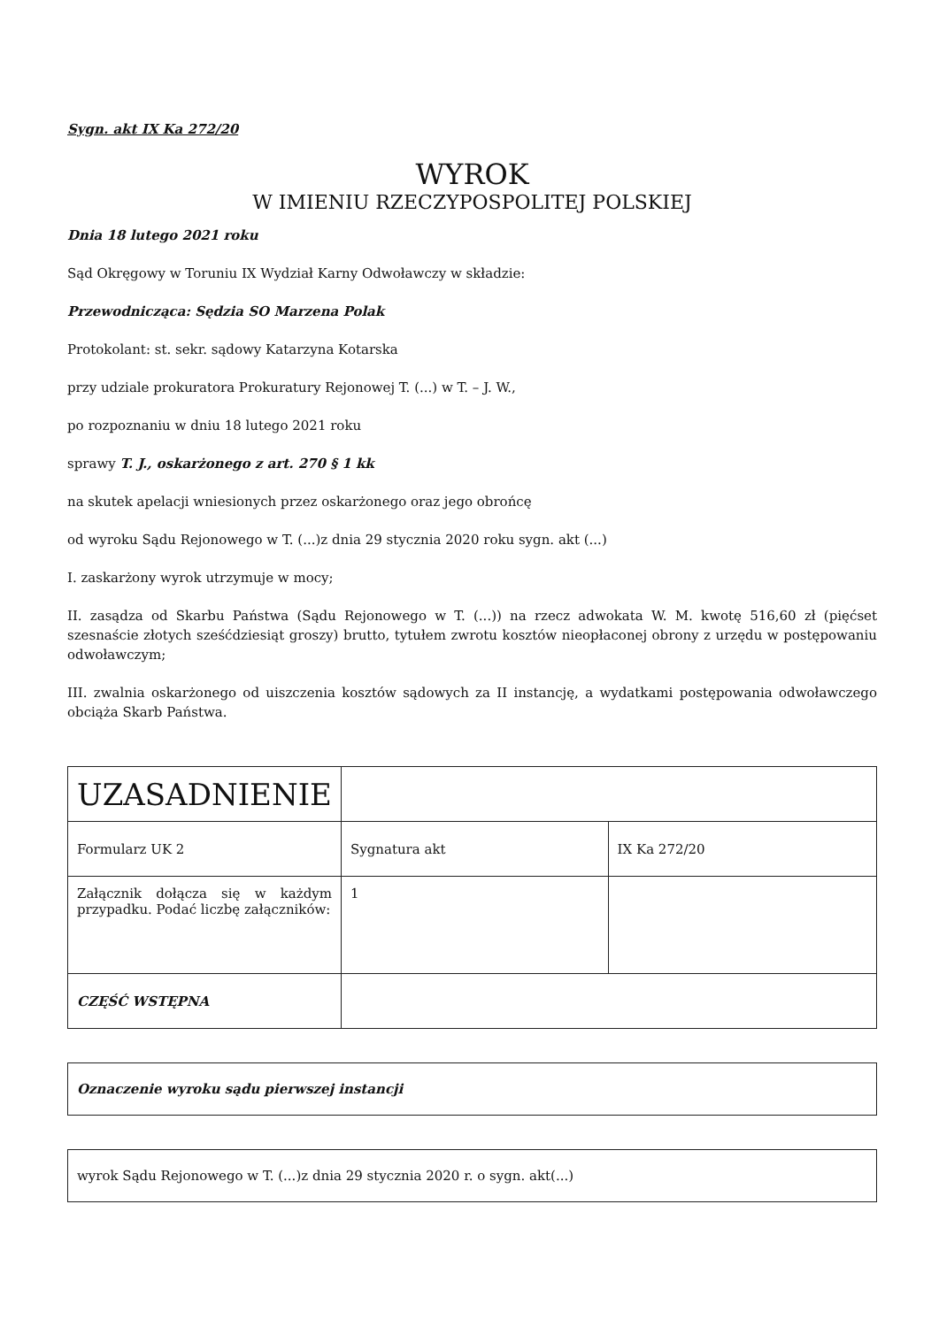Sygn. akt IX Ka 272/20
WYROK
W IMIENIU RZECZYPOSPOLITEJ POLSKIEJ
Dnia 18 lutego 2021 roku
Sąd Okręgowy w Toruniu IX Wydział Karny Odwoławczy w składzie:
Przewodnicząca: Sędzia SO Marzena Polak
Protokolant: st. sekr. sądowy Katarzyna Kotarska
przy udziale prokuratora Prokuratury Rejonowej T. (...) w T. – J. W.,
po rozpoznaniu w dniu 18 lutego 2021 roku
sprawy T. J., oskarżonego z art. 270 § 1 kk
na skutek apelacji wniesionych przez oskarżonego oraz jego obrońcę
od wyroku Sądu Rejonowego w T. (...)z dnia 29 stycznia 2020 roku sygn. akt (...)
I. zaskarżony wyrok utrzymuje w mocy;
II. zasądza od Skarbu Państwa (Sądu Rejonowego w T. (...)) na rzecz adwokata W. M. kwotę 516,60 zł (pięćset szesnaście złotych sześćdziesiąt groszy) brutto, tytułem zwrotu kosztów nieopłaconej obrony z urzędu w postępowaniu odwoławczym;
III. zwalnia oskarżonego od uiszczenia kosztów sądowych za II instancję, a wydatkami postępowania odwoławczego obciąża Skarb Państwa.
| UZASADNIENIE | | |
| Formularz UK 2 | Sygnatura akt | IX Ka 272/20 |
| Załącznik dołącza się w każdym przypadku. Podać liczbę załączników: | 1 | |
| CZĘŚĆ WSTĘPNA | | |
Oznaczenie wyroku sądu pierwszej instancji
wyrok Sądu Rejonowego w T. (...)z dnia 29 stycznia 2020 r. o sygn. akt(...)